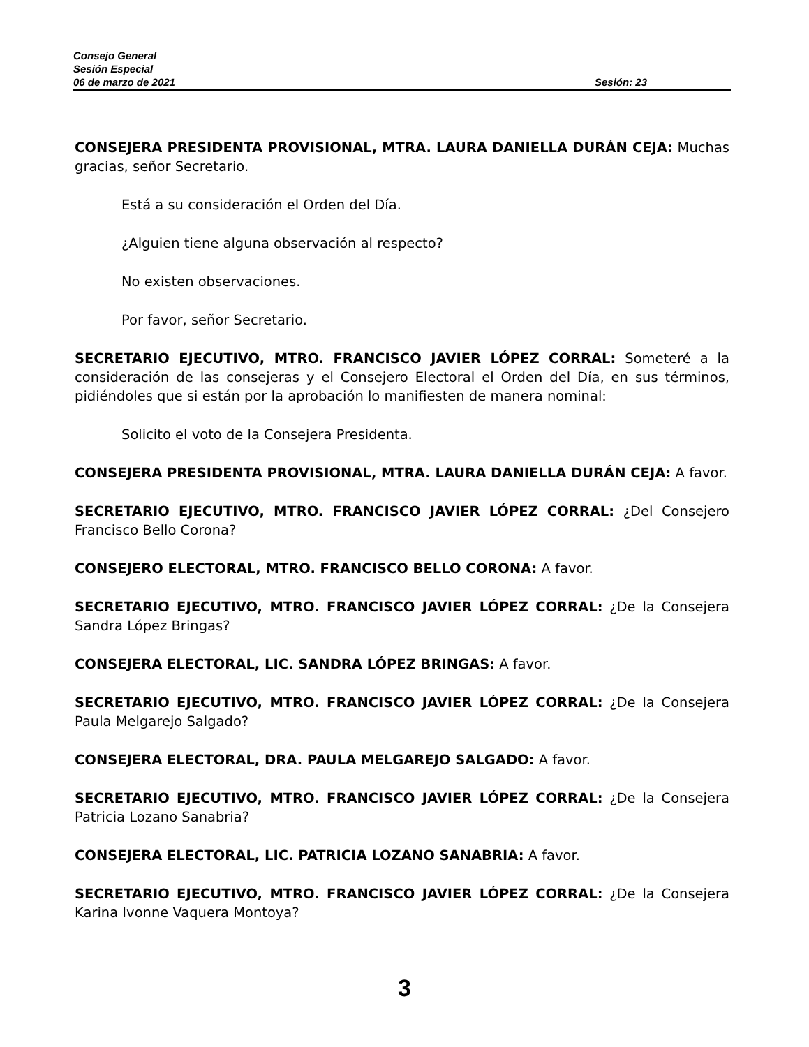Consejo General
Sesión Especial
06 de marzo de 2021 Sesión: 23
CONSEJERA PRESIDENTA PROVISIONAL, MTRA. LAURA DANIELLA DURÁN CEJA: Muchas gracias, señor Secretario.
Está a su consideración el Orden del Día.
¿Alguien tiene alguna observación al respecto?
No existen observaciones.
Por favor, señor Secretario.
SECRETARIO EJECUTIVO, MTRO. FRANCISCO JAVIER LÓPEZ CORRAL: Someteré a la consideración de las consejeras y el Consejero Electoral el Orden del Día, en sus términos, pidiéndoles que si están por la aprobación lo manifiesten de manera nominal:
Solicito el voto de la Consejera Presidenta.
CONSEJERA PRESIDENTA PROVISIONAL, MTRA. LAURA DANIELLA DURÁN CEJA: A favor.
SECRETARIO EJECUTIVO, MTRO. FRANCISCO JAVIER LÓPEZ CORRAL: ¿Del Consejero Francisco Bello Corona?
CONSEJERO ELECTORAL, MTRO. FRANCISCO BELLO CORONA: A favor.
SECRETARIO EJECUTIVO, MTRO. FRANCISCO JAVIER LÓPEZ CORRAL: ¿De la Consejera Sandra López Bringas?
CONSEJERA ELECTORAL, LIC. SANDRA LÓPEZ BRINGAS: A favor.
SECRETARIO EJECUTIVO, MTRO. FRANCISCO JAVIER LÓPEZ CORRAL: ¿De la Consejera Paula Melgarejo Salgado?
CONSEJERA ELECTORAL, DRA. PAULA MELGAREJO SALGADO: A favor.
SECRETARIO EJECUTIVO, MTRO. FRANCISCO JAVIER LÓPEZ CORRAL: ¿De la Consejera Patricia Lozano Sanabria?
CONSEJERA ELECTORAL, LIC. PATRICIA LOZANO SANABRIA: A favor.
SECRETARIO EJECUTIVO, MTRO. FRANCISCO JAVIER LÓPEZ CORRAL: ¿De la Consejera Karina Ivonne Vaquera Montoya?
3